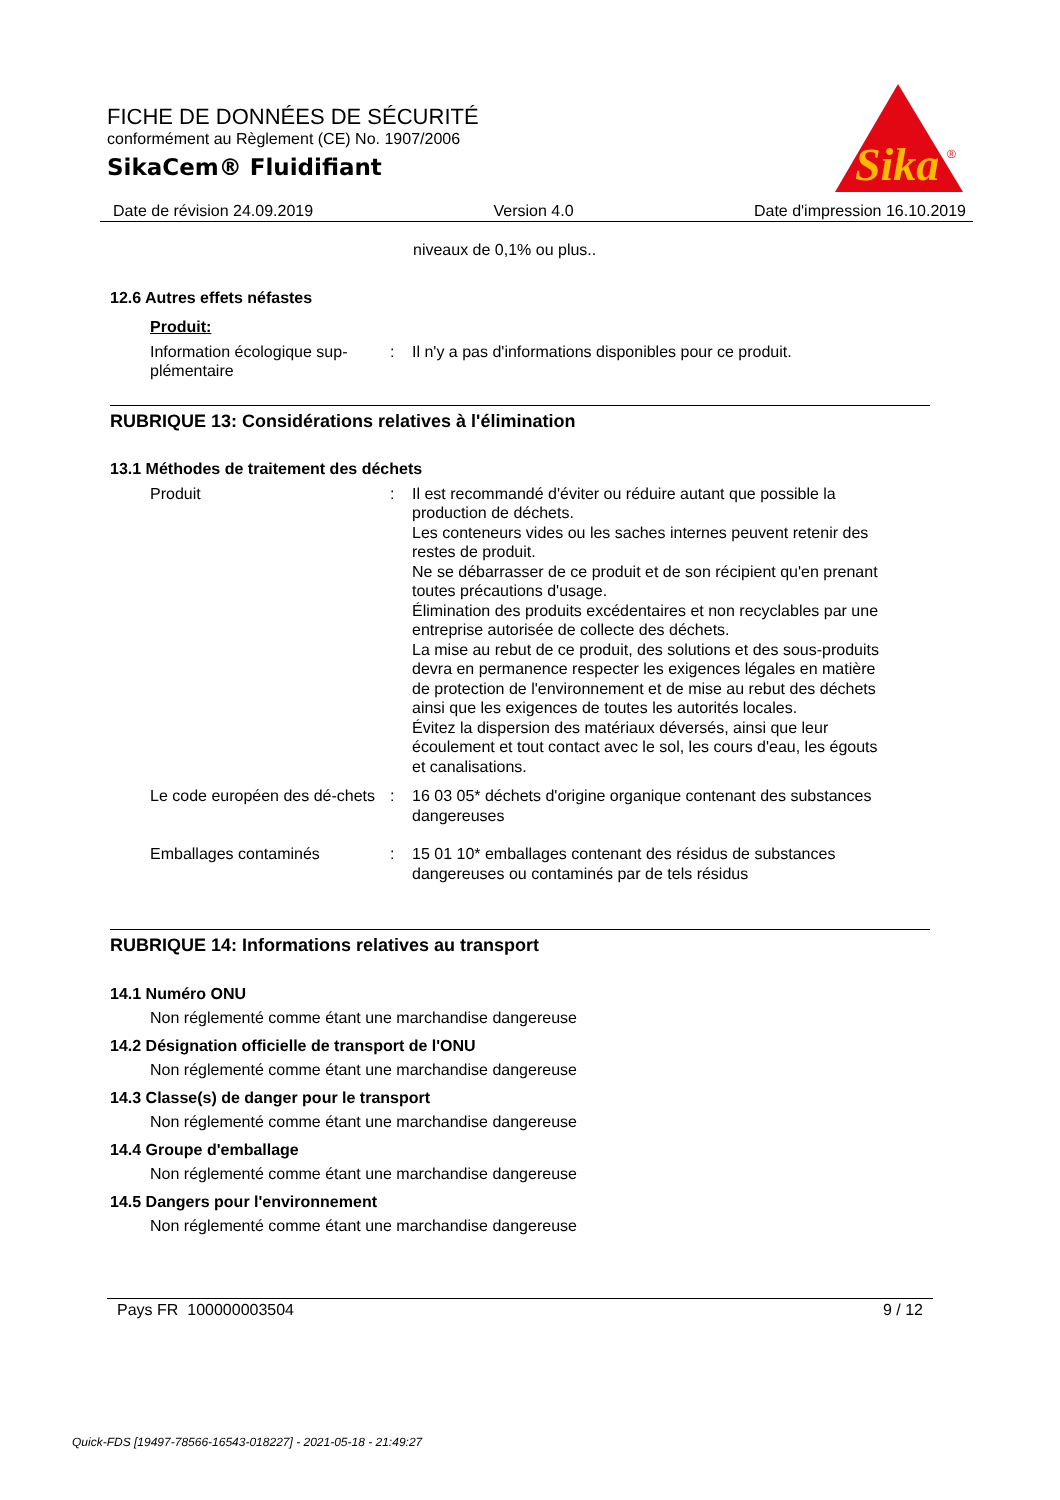FICHE DE DONNÉES DE SÉCURITÉ
conformément au Règlement (CE) No. 1907/2006
SikaCem® Fluidifiant
Sika
®
Date de révision 24.09.2019 Version 4.0 Date d'impression 16.10.2019
niveaux de 0,1% ou plus..
12.6 Autres effets néfastes
Produit:
Information écologique sup-plémentaire
: Il n'y a pas d'informations disponibles pour ce produit.
RUBRIQUE 13: Considérations relatives à l'élimination
13.1 Méthodes de traitement des déchets
Produit : Il est recommandé d'éviter ou réduire autant que possible la production de déchets.
Les conteneurs vides ou les saches internes peuvent retenir des restes de produit.
Ne se débarrasser de ce produit et de son récipient qu'en prenant toutes précautions d'usage.
Élimination des produits excédentaires et non recyclables par une entreprise autorisée de collecte des déchets.
La mise au rebut de ce produit, des solutions et des sous-produits devra en permanence respecter les exigences légales en matière de protection de l'environnement et de mise au rebut des déchets ainsi que les exigences de toutes les autorités locales.
Évitez la dispersion des matériaux déversés, ainsi que leur écoulement et tout contact avec le sol, les cours d'eau, les égouts et canalisations.
Le code européen des dé-chets
: 16 03 05* déchets d'origine organique contenant des substances dangereuses
Emballages contaminés : 15 01 10* emballages contenant des résidus de substances dangereuses ou contaminés par de tels résidus
RUBRIQUE 14: Informations relatives au transport
14.1 Numéro ONU
Non réglementé comme étant une marchandise dangereuse
14.2 Désignation officielle de transport de l'ONU
Non réglementé comme étant une marchandise dangereuse
14.3 Classe(s) de danger pour le transport
Non réglementé comme étant une marchandise dangereuse
14.4 Groupe d'emballage
Non réglementé comme étant une marchandise dangereuse
14.5 Dangers pour l'environnement
Non réglementé comme étant une marchandise dangereuse
Pays FR 100000003504 9 / 12
Quick-FDS [19497-78566-16543-018227] - 2021-05-18 - 21:49:27